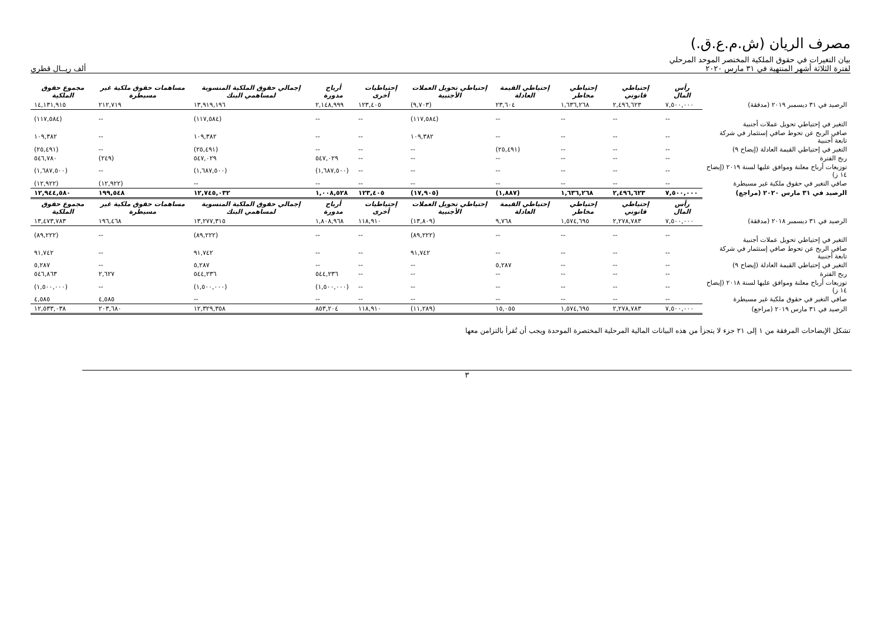مصرف الريان (ش.م.ع.ق.)
بيان التغيرات في حقوق الملكية المختصر الموحد المرحلي
لفترة الثلاثة أشهر المنتهية في ٣١ مارس ٢٠٢٠ ألف ريــال قطري
| | رأس المال | إحتياطي قانوني | إحتياطي مخاطر | إحتياطي القيمة العادلة | إحتياطي تحويل العملات الأجنبية | إحتياطيات أخرى | أرباح مدورة | إجمالي حقوق الملكية المنسوبة لمساهمي البنك | مساهمات حقوق ملكية غير مسيطرة | مجموع حقوق الملكية |
| --- | --- | --- | --- | --- | --- | --- | --- | --- | --- | --- |
| الرصيد في ٣١ ديسمبر ٢٠١٩ (مدققة) | ٧,٥٠٠,٠٠٠ | ٢,٤٩٦,٦٢٣ | ١,٦٣٦,٢٦٨ | ٢٣,٦٠٤ | (٩,٧٠٣) | ١٢٣,٤٠٥ | ٢,١٤٨,٩٩٩ | ١٣,٩١٩,١٩٦ | ٢١٢,٧١٩ | ١٤,١٣١,٩١٥ |
| التغير في إحتياطي تحويل عملات أجنبية | -- | -- | -- | -- | (١١٧,٥٨٤) | -- | -- | (١١٧,٥٨٤) | -- | (١١٧,٥٨٤) |
| صافي الربح عن تحوط صافي إستثمار في شركة تابعة أجنبية | -- | -- | -- | -- | ١٠٩,٣٨٢ | -- | -- | ١٠٩,٣٨٢ | -- | ١٠٩,٣٨٢ |
| التغير في إحتياطي القيمة العادلة (إيضاح ٩) | -- | -- | -- | (٢٥,٤٩١) | -- | -- | -- | (٢٥,٤٩١) | -- | (٢٥,٤٩١) |
| ربح الفترة | -- | -- | -- | -- | -- | -- | ٥٤٧,٠٢٩ | ٥٤٧,٠٢٩ | (٢٤٩) | ٥٤٦,٧٨٠ |
| توزيعات أرباح معلنة وموافق عليها لسنة ٢٠١٩ (إيضاح ١٤ ز) | -- | -- | -- | -- | -- | -- | (١,٦٨٧,٥٠٠) | (١,٦٨٧,٥٠٠) | -- | (١,٦٨٧,٥٠٠) |
| صافي التغير في حقوق ملكية غير مسيطرة | -- | -- | -- | -- | -- | -- | -- | -- | (١٢,٩٢٢) | (١٢,٩٢٢) |
| الرصيد في ٣١ مارس ٢٠٢٠ (مراجع) | ٧,٥٠٠,٠٠٠ | ٢,٤٩٦,٦٢٣ | ١,٦٣٦,٢٦٨ | (١,٨٨٧) | (١٧,٩٠٥) | ١٢٣,٤٠٥ | ١,٠٠٨,٥٢٨ | ١٢,٧٤٥,٠٣٢ | ١٩٩,٥٤٨ | ١٢,٩٤٤,٥٨٠ |
| | رأس المال | إحتياطي قانوني | إحتياطي مخاطر | إحتياطي القيمة العادلة | إحتياطي تحويل العملات الأجنبية | إحتياطيات أخرى | أرباح مدورة | إجمالي حقوق الملكية المنسوبة لمساهمي البنك | مساهمات حقوق ملكية غير مسيطرة | مجموع حقوق الملكية |
| الرصيد في ٣١ ديسمبر ٢٠١٨ (مدققة) | ٧,٥٠٠,٠٠٠ | ٢,٢٧٨,٧٨٣ | ١,٥٧٤,٦٩٥ | ٩,٧٦٨ | (١٣,٨٠٩) | ١١٨,٩١٠ | ١,٨٠٨,٩٦٨ | ١٣,٢٧٧,٣١٥ | ١٩٦,٤٦٨ | ١٣,٤٧٣,٧٨٣ |
| التغير في إحتياطي تحويل عملات أجنبية | -- | -- | -- | -- | (٨٩,٢٢٢) | -- | -- | (٨٩,٢٢٢) | -- | (٨٩,٢٢٢) |
| صافي الربح عن تحوط صافي إستثمار في شركة تابعة أجنبية | -- | -- | -- | -- | ٩١,٧٤٢ | -- | -- | ٩١,٧٤٢ | -- | ٩١,٧٤٢ |
| التغير في إحتياطي القيمة العادلة (إيضاح ٩) | -- | -- | -- | ٥,٢٨٧ | -- | -- | -- | ٥,٢٨٧ | -- | ٥,٢٨٧ |
| ربح الفترة | -- | -- | -- | -- | -- | -- | ٥٤٤,٢٣٦ | ٥٤٤,٢٣٦ | ٢,٦٢٧ | ٥٤٦,٨٦٣ |
| توزيعات أرباح معلنة وموافق عليها لسنة ٢٠١٨ (إيضاح ١٤ ز) | -- | -- | -- | -- | -- | -- | (١,٥٠٠,٠٠٠) | (١,٥٠٠,٠٠٠) | -- | (١,٥٠٠,٠٠٠) |
| صافي التغير في حقوق ملكية غير مسيطرة | -- | -- | -- | -- | -- | -- | -- | -- | ٤,٥٨٥ | ٤,٥٨٥ |
| الرصيد في ٣١ مارس ٢٠١٩ (مراجع) | ٧,٥٠٠,٠٠٠ | ٢,٢٧٨,٧٨٣ | ١,٥٧٤,٦٩٥ | ١٥,٠٥٥ | (١١,٢٨٩) | ١١٨,٩١٠ | ٨٥٣,٢٠٤ | ١٢,٣٢٩,٣٥٨ | ٢٠٣,٦٨٠ | ١٢,٥٣٣,٠٣٨ |
تشكل الإيضاحات المرفقة من ١ إلى ٢١ جزء لا يتجزأ من هذه البيانات المالية المرحلية المختصرة الموحدة ويجب أن تُقرأ بالتزامن معها
٣